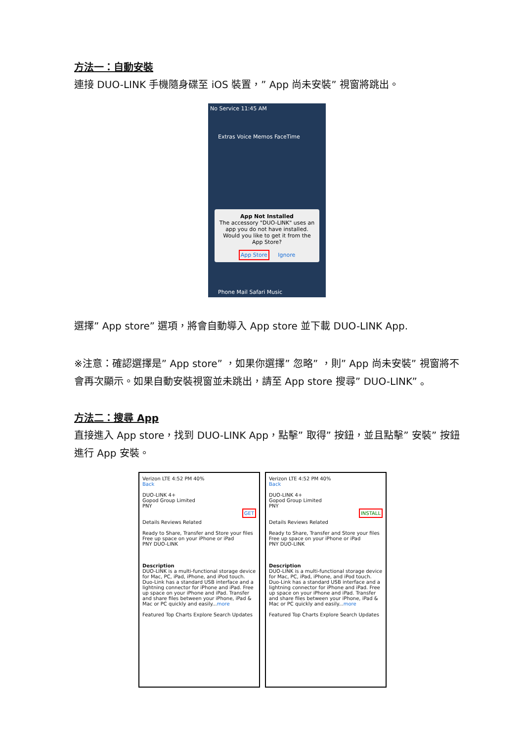方法一：自動安裝
連接 DUO-LINK 手機隨身碟至 iOS 裝置，” App 尚未安裝” 視窗將跳出。
No Service 11:45 AM
Extras Voice Memos FaceTime
App Not Installed
The accessory "DUO-LINK" uses an app you do not have installed. Would you like to get it from the App Store?
App Store Ignore
Phone Mail Safari Music
選擇” App store” 選項，將會自動導入 App store 並下載 DUO-LINK App.
※注意：確認選擇是” App store” ，如果你選擇” 忽略” ，則” App 尚未安裝” 視窗將不會再次顯示。如果自動安裝視窗並未跳出，請至 App store 搜尋” DUO-LINK” 。
方法二：搜尋 App
直接進入 App store，找到 DUO-LINK App，點擊” 取得” 按鈕，並且點擊” 安裝” 按鈕進行 App 安裝。
Verizon LTE 4:52 PM 40%
Back
DUO-LINK 4+
Gopod Group Limited
PNY
GET
Details Reviews Related
Ready to Share, Transfer and Store your files
Free up space on your iPhone or iPad
PNY DUO-LINK
Description
DUO-LINK is a multi-functional storage device for Mac, PC, iPad, iPhone, and iPod touch. Duo-Link has a standard USB interface and a lightning connector for iPhone and iPad. Free up space on your iPhone and iPad. Transfer and share files between your iPhone, iPad & Mac or PC quickly and easily...more
Featured Top Charts Explore Search Updates
Verizon LTE 4:52 PM 40%
Back
DUO-LINK 4+
Gopod Group Limited
PNY
INSTALL
Details Reviews Related
Ready to Share, Transfer and Store your files
Free up space on your iPhone or iPad
PNY DUO-LINK
Description
DUO-LINK is a multi-functional storage device for Mac, PC, iPad, iPhone, and iPod touch. Duo-Link has a standard USB interface and a lightning connector for iPhone and iPad. Free up space on your iPhone and iPad. Transfer and share files between your iPhone, iPad & Mac or PC quickly and easily...more
Featured Top Charts Explore Search Updates